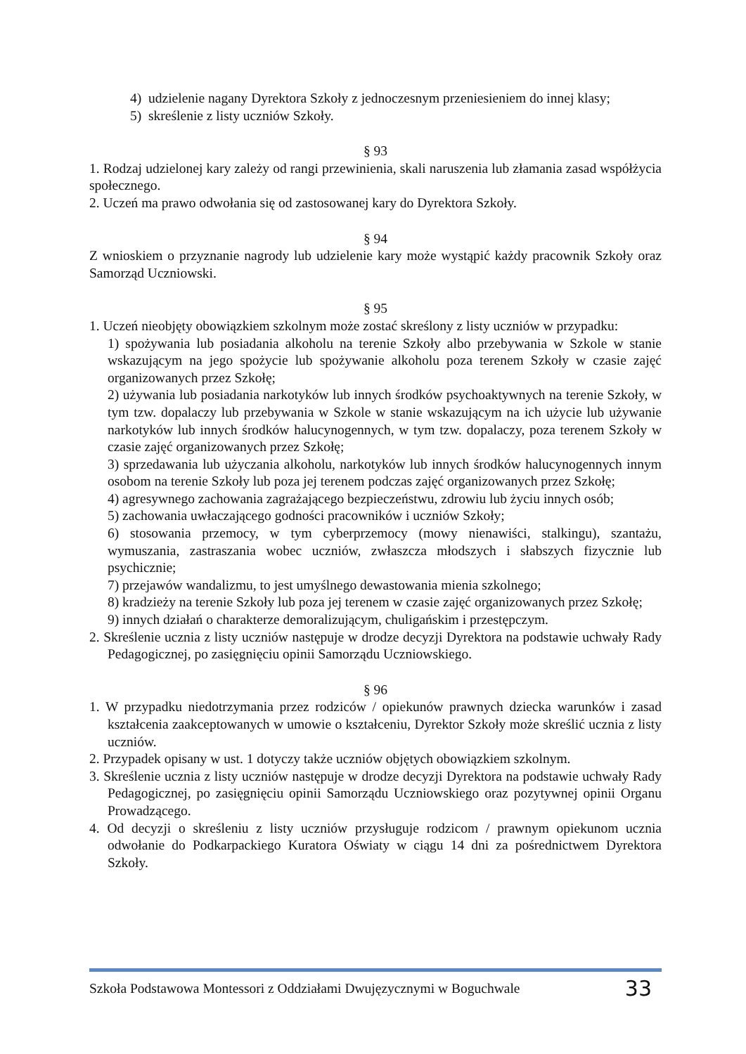4) udzielenie nagany Dyrektora Szkoły z jednoczesnym przeniesieniem do innej klasy;
5) skreślenie z listy uczniów Szkoły.
§ 93
1. Rodzaj udzielonej kary zależy od rangi przewinienia, skali naruszenia lub złamania zasad współżycia społecznego.
2. Uczeń ma prawo odwołania się od zastosowanej kary do Dyrektora Szkoły.
§ 94
Z wnioskiem o przyznanie nagrody lub udzielenie kary może wystąpić każdy pracownik Szkoły oraz Samorząd Uczniowski.
§ 95
1. Uczeń nieobjęty obowiązkiem szkolnym może zostać skreślony z listy uczniów w przypadku:
1) spożywania lub posiadania alkoholu na terenie Szkoły albo przebywania w Szkole w stanie wskazującym na jego spożycie lub spożywanie alkoholu poza terenem Szkoły w czasie zajęć organizowanych przez Szkołę;
2) używania lub posiadania narkotyków lub innych środków psychoaktywnych na terenie Szkoły, w tym tzw. dopalaczy lub przebywania w Szkole w stanie wskazującym na ich użycie lub używanie narkotyków lub innych środków halucynogennych, w tym tzw. dopalaczy, poza terenem Szkoły w czasie zajęć organizowanych przez Szkołę;
3) sprzedawania lub użyczania alkoholu, narkotyków lub innych środków halucynogennych innym osobom na terenie Szkoły lub poza jej terenem podczas zajęć organizowanych przez Szkołę;
4) agresywnego zachowania zagrażającego bezpieczeństwu, zdrowiu lub życiu innych osób;
5) zachowania uwłaczającego godności pracowników i uczniów Szkoły;
6) stosowania przemocy, w tym cyberprzemocy (mowy nienawiści, stalkingu), szantażu, wymuszania, zastraszania wobec uczniów, zwłaszcza młodszych i słabszych fizycznie lub psychicznie;
7) przejawów wandalizmu, to jest umyślnego dewastowania mienia szkolnego;
8) kradzieży na terenie Szkoły lub poza jej terenem w czasie zajęć organizowanych przez Szkołę;
9) innych działań o charakterze demoralizującym, chuligańskim i przestępczym.
2. Skreślenie ucznia z listy uczniów następuje w drodze decyzji Dyrektora na podstawie uchwały Rady Pedagogicznej, po zasięgnięciu opinii Samorządu Uczniowskiego.
§ 96
1. W przypadku niedotrzymania przez rodziców / opiekunów prawnych dziecka warunków i zasad kształcenia zaakceptowanych w umowie o kształceniu, Dyrektor Szkoły może skreślić ucznia z listy uczniów.
2. Przypadek opisany w ust. 1 dotyczy także uczniów objętych obowiązkiem szkolnym.
3. Skreślenie ucznia z listy uczniów następuje w drodze decyzji Dyrektora na podstawie uchwały Rady Pedagogicznej, po zasięgnięciu opinii Samorządu Uczniowskiego oraz pozytywnej opinii Organu Prowadzącego.
4. Od decyzji o skreśleniu z listy uczniów przysługuje rodzicom / prawnym opiekunom ucznia odwołanie do Podkarpackiego Kuratora Oświaty w ciągu 14 dni za pośrednictwem Dyrektora Szkoły.
Szkoła Podstawowa Montessori z Oddziałami Dwujęzycznymi w Boguchwale 33